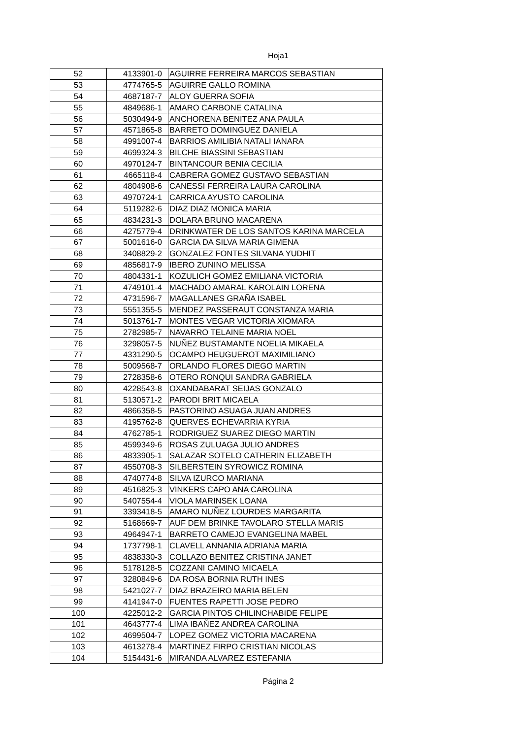Hoja1
| 52 | 4133901-0 | AGUIRRE FERREIRA MARCOS SEBASTIAN |
| 53 | 4774765-5 | AGUIRRE GALLO ROMINA |
| 54 | 4687187-7 | ALOY GUERRA SOFIA |
| 55 | 4849686-1 | AMARO CARBONE CATALINA |
| 56 | 5030494-9 | ANCHORENA BENITEZ ANA PAULA |
| 57 | 4571865-8 | BARRETO DOMINGUEZ DANIELA |
| 58 | 4991007-4 | BARRIOS AMILIBIA NATALI IANARA |
| 59 | 4699324-3 | BILCHE BIASSINI SEBASTIAN |
| 60 | 4970124-7 | BINTANCOUR BENIA CECILIA |
| 61 | 4665118-4 | CABRERA GOMEZ GUSTAVO SEBASTIAN |
| 62 | 4804908-6 | CANESSI FERREIRA LAURA CAROLINA |
| 63 | 4970724-1 | CARRICA AYUSTO CAROLINA |
| 64 | 5119282-6 | DIAZ DIAZ MONICA MARIA |
| 65 | 4834231-3 | DOLARA BRUNO MACARENA |
| 66 | 4275779-4 | DRINKWATER DE LOS SANTOS KARINA MARCELA |
| 67 | 5001616-0 | GARCIA DA SILVA MARIA GIMENA |
| 68 | 3408829-2 | GONZALEZ FONTES SILVANA YUDHIT |
| 69 | 4856817-9 | IBERO ZUNINO MELISSA |
| 70 | 4804331-1 | KOZULICH GOMEZ EMILIANA VICTORIA |
| 71 | 4749101-4 | MACHADO AMARAL KAROLAIN LORENA |
| 72 | 4731596-7 | MAGALLANES GRAÑA ISABEL |
| 73 | 5551355-5 | MENDEZ PASSERAUT CONSTANZA MARIA |
| 74 | 5013761-7 | MONTES VEGAR VICTORIA XIOMARA |
| 75 | 2782985-7 | NAVARRO TELAINE MARIA NOEL |
| 76 | 3298057-5 | NUÑEZ BUSTAMANTE NOELIA MIKAELA |
| 77 | 4331290-5 | OCAMPO HEUGUEROT MAXIMILIANO |
| 78 | 5009568-7 | ORLANDO FLORES DIEGO MARTIN |
| 79 | 2728358-6 | OTERO RONQUI SANDRA GABRIELA |
| 80 | 4228543-8 | OXANDABARAT SEIJAS GONZALO |
| 81 | 5130571-2 | PARODI BRIT MICAELA |
| 82 | 4866358-5 | PASTORINO ASUAGA JUAN ANDRES |
| 83 | 4195762-8 | QUERVES ECHEVARRIA KYRIA |
| 84 | 4762785-1 | RODRIGUEZ SUAREZ DIEGO MARTIN |
| 85 | 4599349-6 | ROSAS ZULUAGA JULIO ANDRES |
| 86 | 4833905-1 | SALAZAR SOTELO CATHERIN ELIZABETH |
| 87 | 4550708-3 | SILBERSTEIN SYROWICZ ROMINA |
| 88 | 4740774-8 | SILVA IZURCO MARIANA |
| 89 | 4516825-3 | VINKERS CAPO ANA CAROLINA |
| 90 | 5407554-4 | VIOLA MARINSEK LOANA |
| 91 | 3393418-5 | AMARO NUÑEZ LOURDES MARGARITA |
| 92 | 5168669-7 | AUF DEM BRINKE TAVOLARO STELLA MARIS |
| 93 | 4964947-1 | BARRETO CAMEJO EVANGELINA MABEL |
| 94 | 1737798-1 | CLAVELL ANNANIA ADRIANA MARIA |
| 95 | 4838330-3 | COLLAZO BENITEZ CRISTINA JANET |
| 96 | 5178128-5 | COZZANI CAMINO MICAELA |
| 97 | 3280849-6 | DA ROSA BORNIA RUTH INES |
| 98 | 5421027-7 | DIAZ BRAZEIRO MARIA BELEN |
| 99 | 4141947-0 | FUENTES RAPETTI JOSE PEDRO |
| 100 | 4225012-2 | GARCIA PINTOS CHILINCHABIDE FELIPE |
| 101 | 4643777-4 | LIMA IBAÑEZ ANDREA CAROLINA |
| 102 | 4699504-7 | LOPEZ GOMEZ VICTORIA MACARENA |
| 103 | 4613278-4 | MARTINEZ FIRPO CRISTIAN NICOLAS |
| 104 | 5154431-6 | MIRANDA ALVAREZ ESTEFANIA |
Página 2